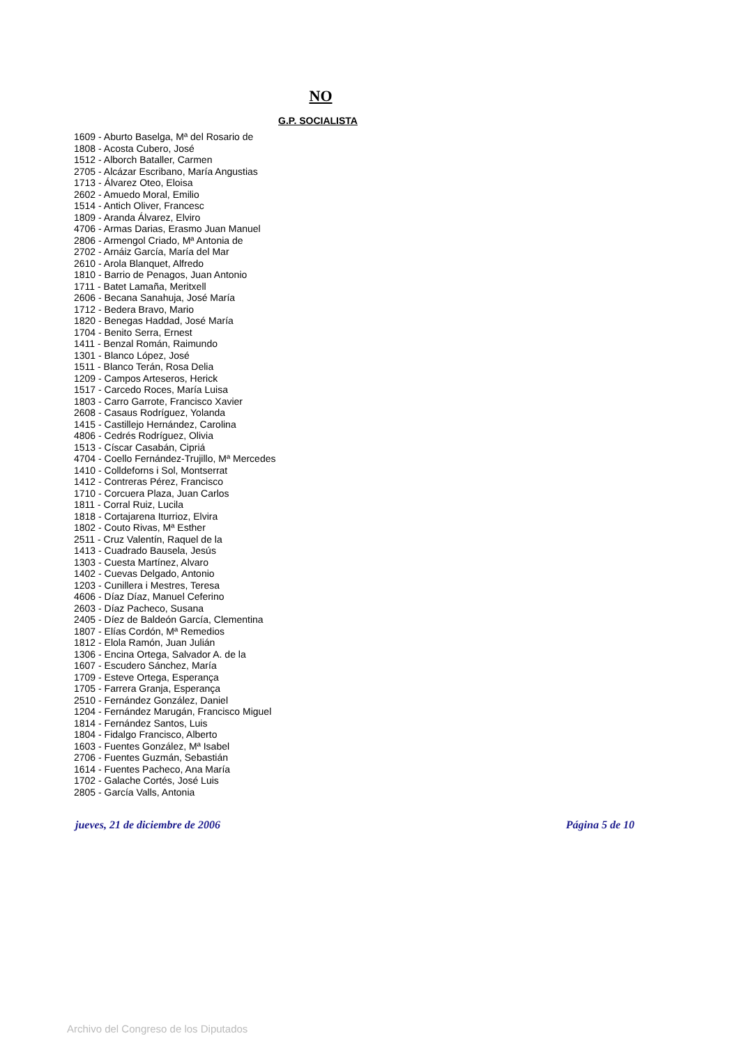NO
G.P. SOCIALISTA
1609 - Aburto Baselga, Mª del Rosario de
1808 - Acosta Cubero, José
1512 - Alborch Bataller, Carmen
2705 - Alcázar Escribano, María Angustias
1713 - Álvarez Oteo, Eloisa
2602 - Amuedo Moral, Emilio
1514 - Antich Oliver, Francesc
1809 - Aranda Álvarez, Elviro
4706 - Armas Darias, Erasmo Juan Manuel
2806 - Armengol Criado, Mª Antonia de
2702 - Arnáiz García, María del Mar
2610 - Arola Blanquet, Alfredo
1810 - Barrio de Penagos, Juan Antonio
1711 - Batet Lamaña, Meritxell
2606 - Becana Sanahuja, José María
1712 - Bedera Bravo, Mario
1820 - Benegas Haddad, José María
1704 - Benito Serra, Ernest
1411 - Benzal Román, Raimundo
1301 - Blanco López, José
1511 - Blanco Terán, Rosa Delia
1209 - Campos Arteseros, Herick
1517 - Carcedo Roces, María Luisa
1803 - Carro Garrote, Francisco Xavier
2608 - Casaus Rodríguez, Yolanda
1415 - Castillejo Hernández, Carolina
4806 - Cedrés Rodríguez, Olivia
1513 - Císcar Casabán, Cipriá
4704 - Coello Fernández-Trujillo, Mª Mercedes
1410 - Colldeforns i Sol, Montserrat
1412 - Contreras Pérez, Francisco
1710 - Corcuera Plaza, Juan Carlos
1811 - Corral Ruiz, Lucila
1818 - Cortajarena Iturrioz, Elvira
1802 - Couto Rivas, Mª Esther
2511 - Cruz Valentín, Raquel de la
1413 - Cuadrado Bausela, Jesús
1303 - Cuesta Martínez, Alvaro
1402 - Cuevas Delgado, Antonio
1203 - Cunillera i Mestres, Teresa
4606 - Díaz Díaz, Manuel Ceferino
2603 - Díaz Pacheco, Susana
2405 - Díez de Baldeón García, Clementina
1807 - Elías Cordón, Mª Remedios
1812 - Elola Ramón, Juan Julián
1306 - Encina Ortega, Salvador A. de la
1607 - Escudero Sánchez, María
1709 - Esteve Ortega, Esperança
1705 - Farrera Granja, Esperança
2510 - Fernández González, Daniel
1204 - Fernández Marugán, Francisco Miguel
1814 - Fernández Santos, Luis
1804 - Fidalgo Francisco, Alberto
1603 - Fuentes González, Mª Isabel
2706 - Fuentes Guzmán, Sebastián
1614 - Fuentes Pacheco, Ana María
1702 - Galache Cortés, José Luis
2805 - García Valls, Antonia
jueves, 21 de diciembre de 2006 Página 5 de 10
Archivo del Congreso de los Diputados